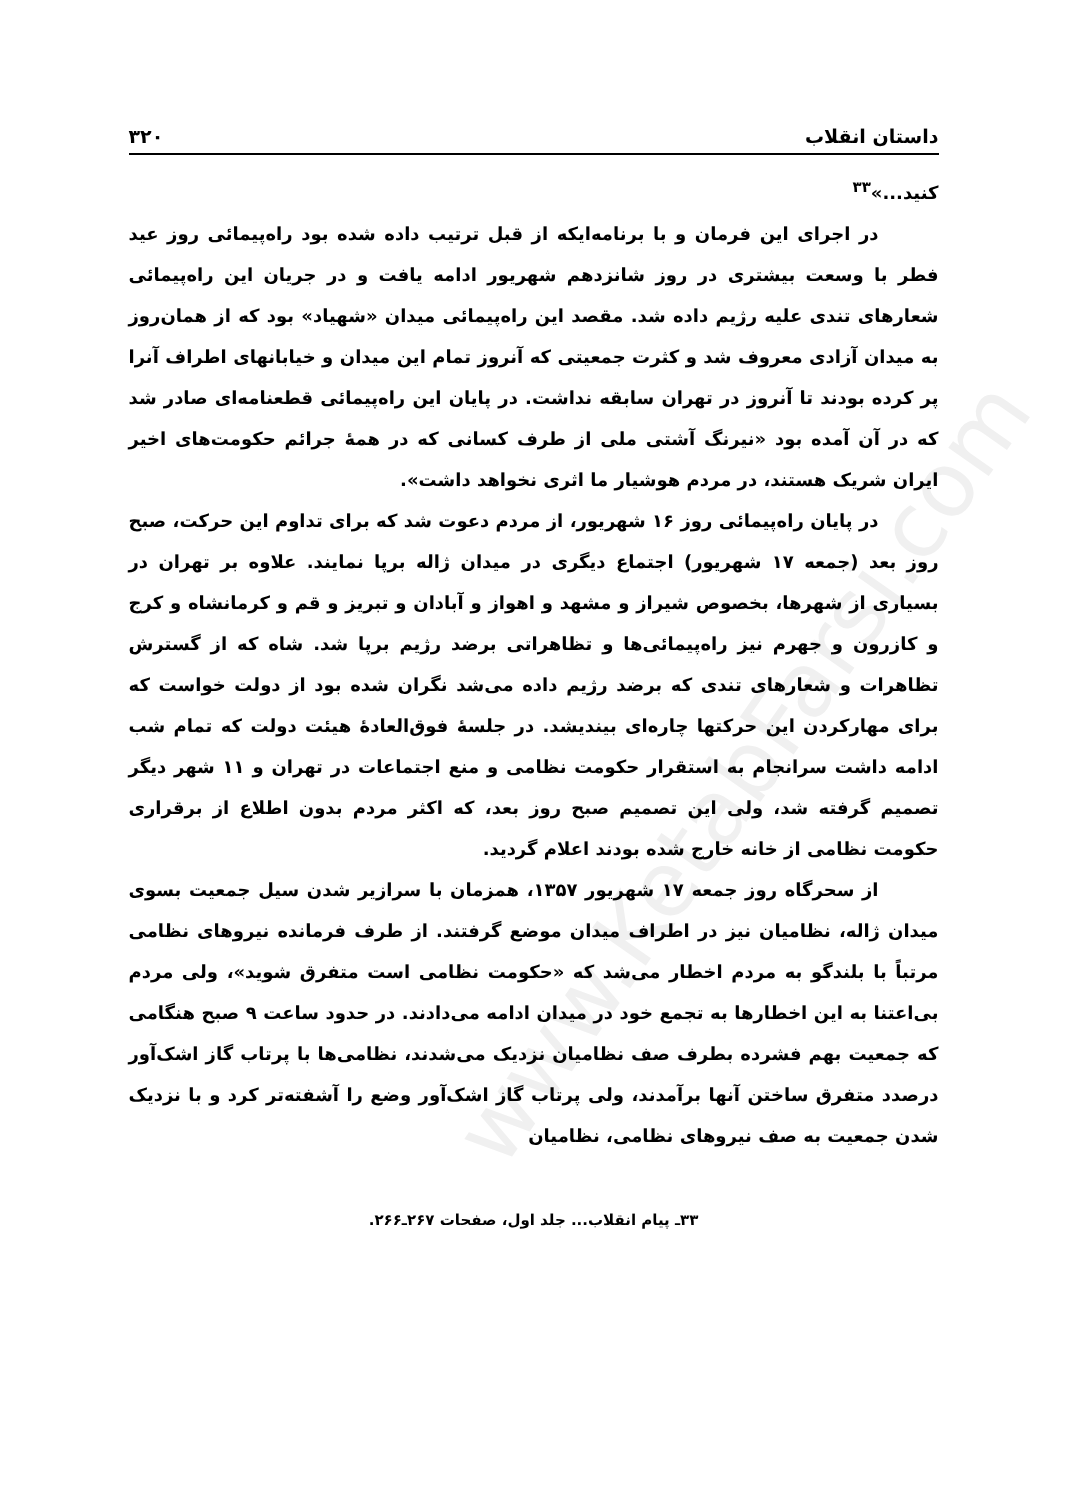www.KetabFarsi.com
داستان انقلاب ۳۲۰
کنید...»<sup>۳۳</sup>
در اجرای این فرمان و با برنامه‌ایکه از قبل ترتیب داده شده بود راه‌پیمائی روز عید فطر با وسعت بیشتری در روز شانزدهم شهریور ادامه یافت و در جریان این راه‌پیمائی شعارهای تندی علیه رژیم داده شد. مقصد این راه‌پیمائی میدان «شهیاد» بود که از همان‌روز به میدان آزادی معروف شد و کثرت جمعیتی که آنروز تمام این میدان و خیابانهای اطراف آنرا پر کرده بودند تا آنروز در تهران سابقه نداشت. در پایان این راه‌پیمائی قطعنامه‌ای صادر شد که در آن آمده بود «نیرنگ آشتی ملی از طرف کسانی که در همهٔ جرائم حکومت‌های اخیر ایران شریک هستند، در مردم هوشیار ما اثری نخواهد داشت».
در پایان راه‌پیمائی روز ۱۶ شهریور، از مردم دعوت شد که برای تداوم این حرکت، صبح روز بعد (جمعه ۱۷ شهریور) اجتماع دیگری در میدان ژاله برپا نمایند. علاوه بر تهران در بسیاری از شهرها، بخصوص شیراز و مشهد و اهواز و آبادان و تبریز و قم و کرمانشاه و کرج و کازرون و جهرم نیز راه‌پیمائی‌ها و تظاهراتی برضد رژیم برپا شد. شاه که از گسترش تظاهرات و شعارهای تندی که برضد رژیم داده می‌شد نگران شده بود از دولت خواست که برای مهارکردن این حرکتها چاره‌ای بیندیشد. در جلسهٔ فوق‌العادهٔ هیئت دولت که تمام شب ادامه داشت سرانجام به استقرار حکومت نظامی و منع اجتماعات در تهران و ۱۱ شهر دیگر تصمیم گرفته شد، ولی این تصمیم صبح روز بعد، که اکثر مردم بدون اطلاع از برقراری حکومت نظامی از خانه خارج شده بودند اعلام گردید.
از سحرگاه روز جمعه ۱۷ شهریور ۱۳۵۷، همزمان با سرازیر شدن سیل جمعیت بسوی میدان ژاله، نظامیان نیز در اطراف میدان موضع گرفتند. از طرف فرمانده نیروهای نظامی مرتباً با بلندگو به مردم اخطار می‌شد که «حکومت نظامی است متفرق شوید»، ولی مردم بی‌اعتنا به این اخطارها به تجمع خود در میدان ادامه می‌دادند. در حدود ساعت ۹ صبح هنگامی که جمعیت بهم فشرده بطرف صف نظامیان نزدیک می‌شدند، نظامی‌ها با پرتاب گاز اشک‌آور درصدد متفرق ساختن آنها برآمدند، ولی پرتاب گاز اشک‌آور وضع را آشفته‌تر کرد و با نزدیک شدن جمعیت به صف نیروهای نظامی، نظامیان
۳۳ـ پیام انقلاب... جلد اول، صفحات ۲۶۷ـ۲۶۶.